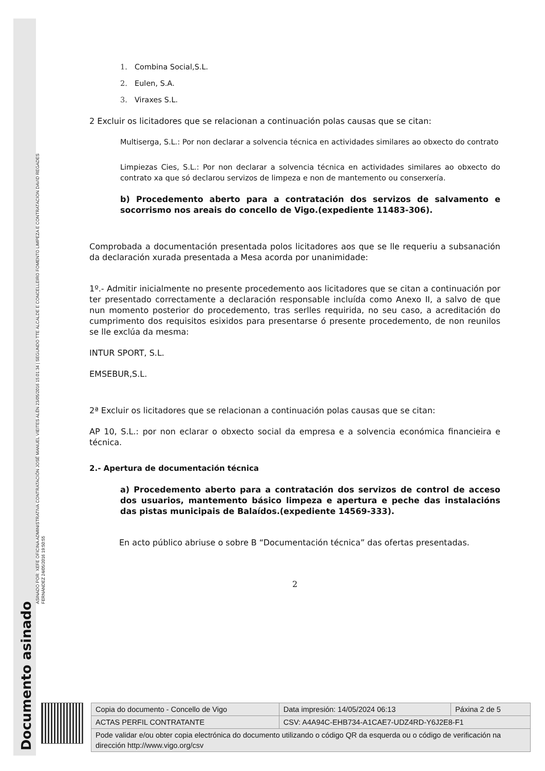ASINADO POR: XEFE OFICINA ADMINISTRATIVA CONTRATACIÓN JOSÉ MANUEL VIEITES ALÉN 23/05/2016 15:01:34 | SEGUNDO TTE ALCALDE E CONCELLEIRO FOMENTO LIMPEZA E CONTRATACION DAVID REGADES
FERNÁNDEZ 24/05/2016 19:50:55
Documento asinado
1. Combina Social,S.L.
2. Eulen, S.A.
3. Viraxes S.L.
2 Excluir os licitadores que se relacionan a continuación polas causas que se citan:
Multiserga, S.L.: Por non declarar a solvencia técnica en actividades similares ao obxecto do contrato
Limpiezas Cies, S.L.: Por non declarar a solvencia técnica en actividades similares ao obxecto do contrato xa que só declarou servizos de limpeza e non de mantemento ou conserxería.
b) Procedemento aberto para a contratación dos servizos de salvamento e socorrismo nos areais do concello de Vigo.(expediente 11483-306).
Comprobada a documentación presentada polos licitadores aos que se lle requeriu a subsanación da declaración xurada presentada a Mesa acorda por unanimidade:
1º.- Admitir inicialmente no presente procedemento aos licitadores que se citan a continuación por ter presentado correctamente a declaración responsable incluída como Anexo II, a salvo de que nun momento posterior do procedemento, tras serlles requirida, no seu caso, a acreditación do cumprimento dos requisitos esixidos para presentarse ó presente procedemento, de non reunilos se lle exclúa da mesma:
INTUR SPORT, S.L.
EMSEBUR,S.L.
2ª Excluir os licitadores que se relacionan a continuación polas causas que se citan:
AP 10, S.L.: por non eclarar o obxecto social da empresa e a solvencia económica financieira e técnica.
2.- Apertura de documentación técnica
a) Procedemento aberto para a contratación dos servizos de control de acceso dos usuarios, mantemento básico limpeza e apertura e peche das instalacións das pistas municipais de Balaídos.(expediente 14569-333).
En acto público abriuse o sobre B “Documentación técnica” das ofertas presentadas.
2
| Copia do documento - Concello de Vigo | Data impresión: 14/05/2024 06:13 | Páxina 2 de 5 |
| ACTAS PERFIL CONTRATANTE | CSV: A4A94C-EHB734-A1CAE7-UDZ4RD-Y6J2E8-F1 | |
| Pode validar e/ou obter copia electrónica do documento utilizando o código QR da esquerda ou o código de verificación na dirección http://www.vigo.org/csv | | |